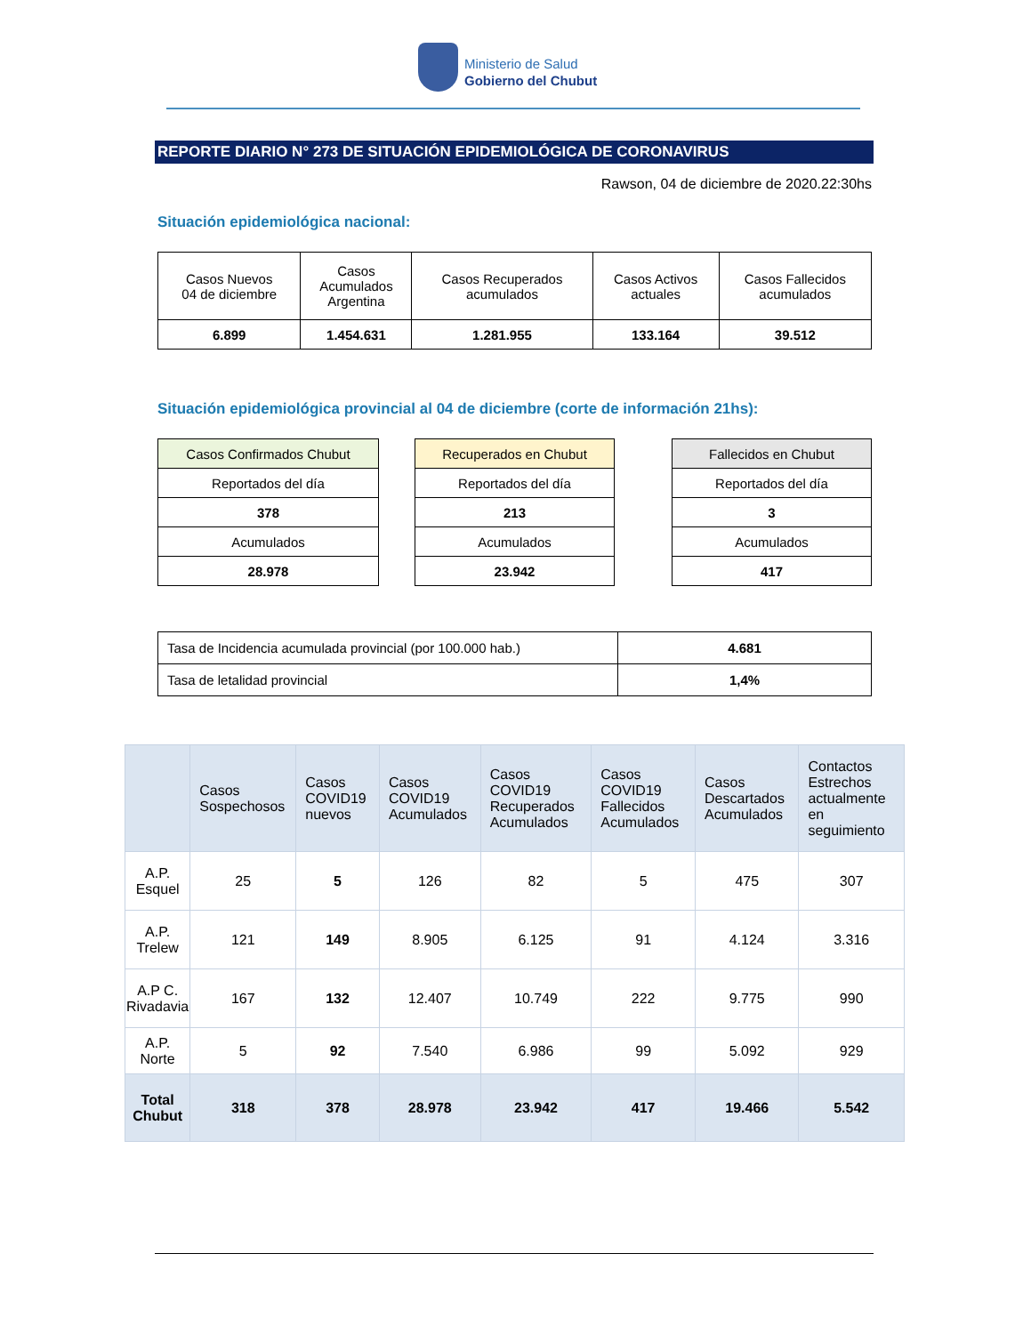Ministerio de Salud
Gobierno del Chubut
REPORTE DIARIO N° 273 DE SITUACIÓN EPIDEMIOLÓGICA DE CORONAVIRUS
Rawson, 04 de diciembre de 2020.22:30hs
Situación epidemiológica nacional:
| Casos Nuevos 04 de diciembre | Casos Acumulados Argentina | Casos Recuperados acumulados | Casos Activos actuales | Casos Fallecidos acumulados |
| 6.899 | 1.454.631 | 1.281.955 | 133.164 | 39.512 |
Situación epidemiológica provincial al 04 de diciembre (corte de información 21hs):
| Casos Confirmados Chubut |
| Reportados del día |
| 378 |
| Acumulados |
| 28.978 |
| Recuperados en Chubut |
| Reportados del día |
| 213 |
| Acumulados |
| 23.942 |
| Fallecidos en Chubut |
| Reportados del día |
| 3 |
| Acumulados |
| 417 |
| Tasa de Incidencia acumulada provincial (por 100.000 hab.) | 4.681 |
| Tasa de letalidad provincial | 1,4% |
| | Casos Sospechosos | Casos COVID19 nuevos | Casos COVID19 Acumulados | Casos COVID19 Recuperados Acumulados | Casos COVID19 Fallecidos Acumulados | Casos Descartados Acumulados | Contactos Estrechos actualmente en seguimiento |
| --- | --- | --- | --- | --- | --- | --- | --- |
| A.P. Esquel | 25 | 5 | 126 | 82 | 5 | 475 | 307 |
| A.P. Trelew | 121 | 149 | 8.905 | 6.125 | 91 | 4.124 | 3.316 |
| A.P C. Rivadavia | 167 | 132 | 12.407 | 10.749 | 222 | 9.775 | 990 |
| A.P. Norte | 5 | 92 | 7.540 | 6.986 | 99 | 5.092 | 929 |
| Total Chubut | 318 | 378 | 28.978 | 23.942 | 417 | 19.466 | 5.542 |